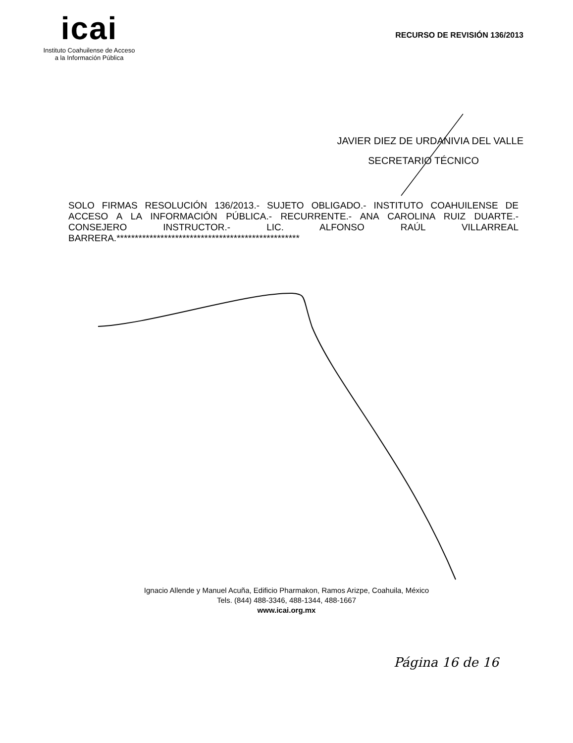icai
Instituto Coahuilense de Acceso
a la Información Pública
RECURSO DE REVISIÓN 136/2013
JAVIER DIEZ DE URDANIVIA DEL VALLE
SECRETARIO TÉCNICO
SOLO FIRMAS RESOLUCIÓN 136/2013.- SUJETO OBLIGADO.- INSTITUTO COAHUILENSE DE ACCESO A LA INFORMACIÓN PÚBLICA.- RECURRENTE.- ANA CAROLINA RUIZ DUARTE.- CONSEJERO INSTRUCTOR.- LIC. ALFONSO RAÚL VILLARREAL BARRERA.**************************************************
Ignacio Allende y Manuel Acuña, Edificio Pharmakon, Ramos Arizpe, Coahuila, México
Tels. (844) 488-3346, 488-1344, 488-1667
www.icai.org.mx
Página 16 de 16